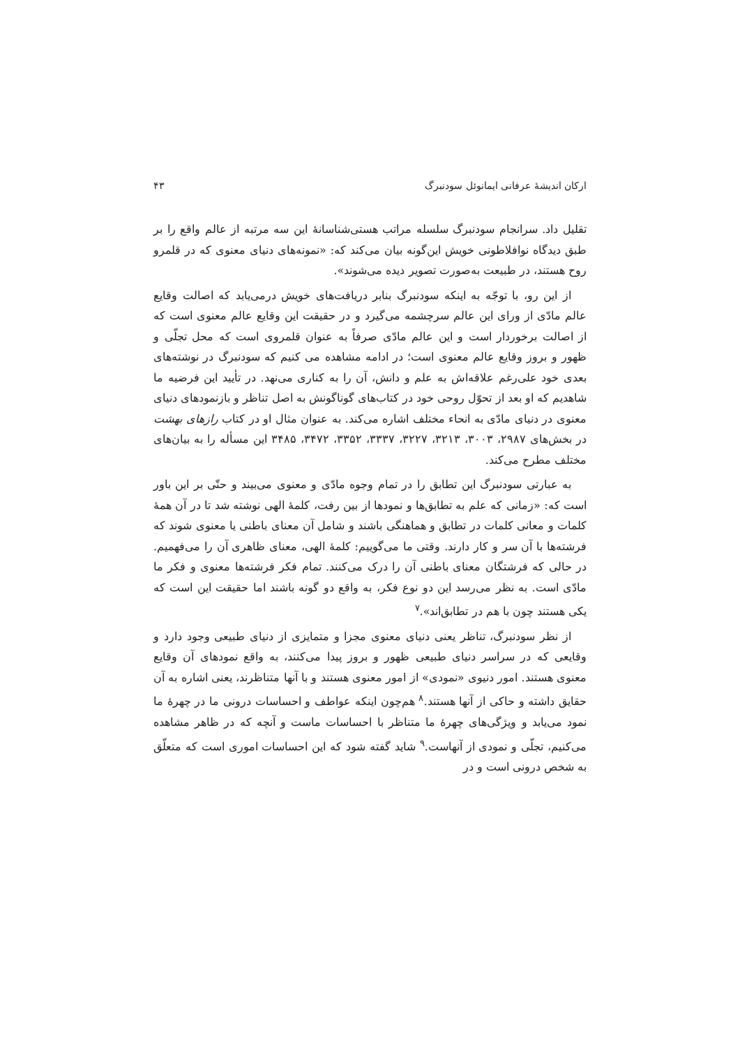ارکان اندیشهٔ عرفانی ایمانوئل سودنبرگ ۴۳
تقلیل داد. سرانجام سودنبرگ سلسله مراتب هستی‌شناسانهٔ این سه مرتبه از عالم واقع را بر طبق دیدگاه نوافلاطونی خویش این‌گونه بیان می‌کند که: «نمونه‌های دنیای معنوی که در قلمرو روح هستند، در طبیعت به‌صورت تصویر دیده می‌شوند».
از این رو، با توجّه به اینکه سودنبرگ بنابر دریافت‌های خویش درمی‌یابد که اصالت وقایع عالم مادّی از ورای این عالم سرچشمه می‌گیرد و در حقیقت این وقایع عالم معنوی است که از اصالت برخوردار است و این عالم مادّی صرفاً به عنوان قلمروی است که محل تجلّی و ظهور و بروز وقایع عالم معنوی است؛ در ادامه مشاهده می کنیم که سودنبرگ در نوشته‌های بعدی خود علی‌رغم علاقه‌اش به علم و دانش، آن را به کناری می‌نهد. در تأیید این فرضیه ما شاهدیم که او بعد از تحوّل روحی خود در کتاب‌های گوناگونش به اصل تناظر و بازنمودهای دنیای معنوی در دنیای مادّی به انحاء مختلف اشاره می‌کند. به عنوان مثال او در کتاب رازهای بهشت در بخش‌های ۲۹۸۷، ۳۰۰۳، ۳۲۱۳، ۳۲۲۷، ۳۳۳۷، ۳۳۵۲، ۳۴۷۲، ۳۴۸۵ این مسأله را به بیان‌های مختلف مطرح می‌کند.
به عبارتی سودنبرگ این تطابق را در تمام وجوه مادّی و معنوی می‌بیند و حتّی بر این باور است که: «زمانی که علم به تطابق‌ها و نمودها از بین رفت، کلمهٔ الهی نوشته شد تا در آن همهٔ کلمات و معانی کلمات در تطابق و هماهنگی باشند و شامل آن معنای باطنی یا معنوی شوند که فرشته‌ها با آن سر و کار دارند. وقتی ما می‌گوییم: کلمهٔ الهی، معنای ظاهری آن را می‌فهمیم. در حالی که فرشتگان معنای باطنی آن را درک می‌کنند. تمام فکر فرشته‌ها معنوی و فکر ما مادّی است. به نظر می‌رسد این دو نوع فکر، به واقع دو گونه باشند اما حقیقت این است که یکی هستند چون با هم در تطابق‌اند».<sup>۷</sup>
از نظر سودنبرگ، تناظر یعنی دنیای معنوی مجزا و متمایزی از دنیای طبیعی وجود دارد و وقایعی که در سراسر دنیای طبیعی ظهور و بروز پیدا می‌کنند، به واقع نمودهای آن وقایع معنوی هستند. امور دنیوی «نمودی» از امور معنوی هستند و با آنها متناظرند، یعنی اشاره به آن حقایق داشته و حاکی از آنها هستند.<sup>۸</sup> هم‌چون اینکه عواطف و احساسات درونی ما در چهرهٔ ما نمود می‌یابد و ویژگی‌های چهرهٔ ما متناظر با احساسات ماست و آنچه که در ظاهر مشاهده می‌کنیم، تجلّی و نمودی از آنهاست.<sup>۹</sup> شاید گفته شود که این احساسات اموری است که متعلّق به شخص درونی است و در